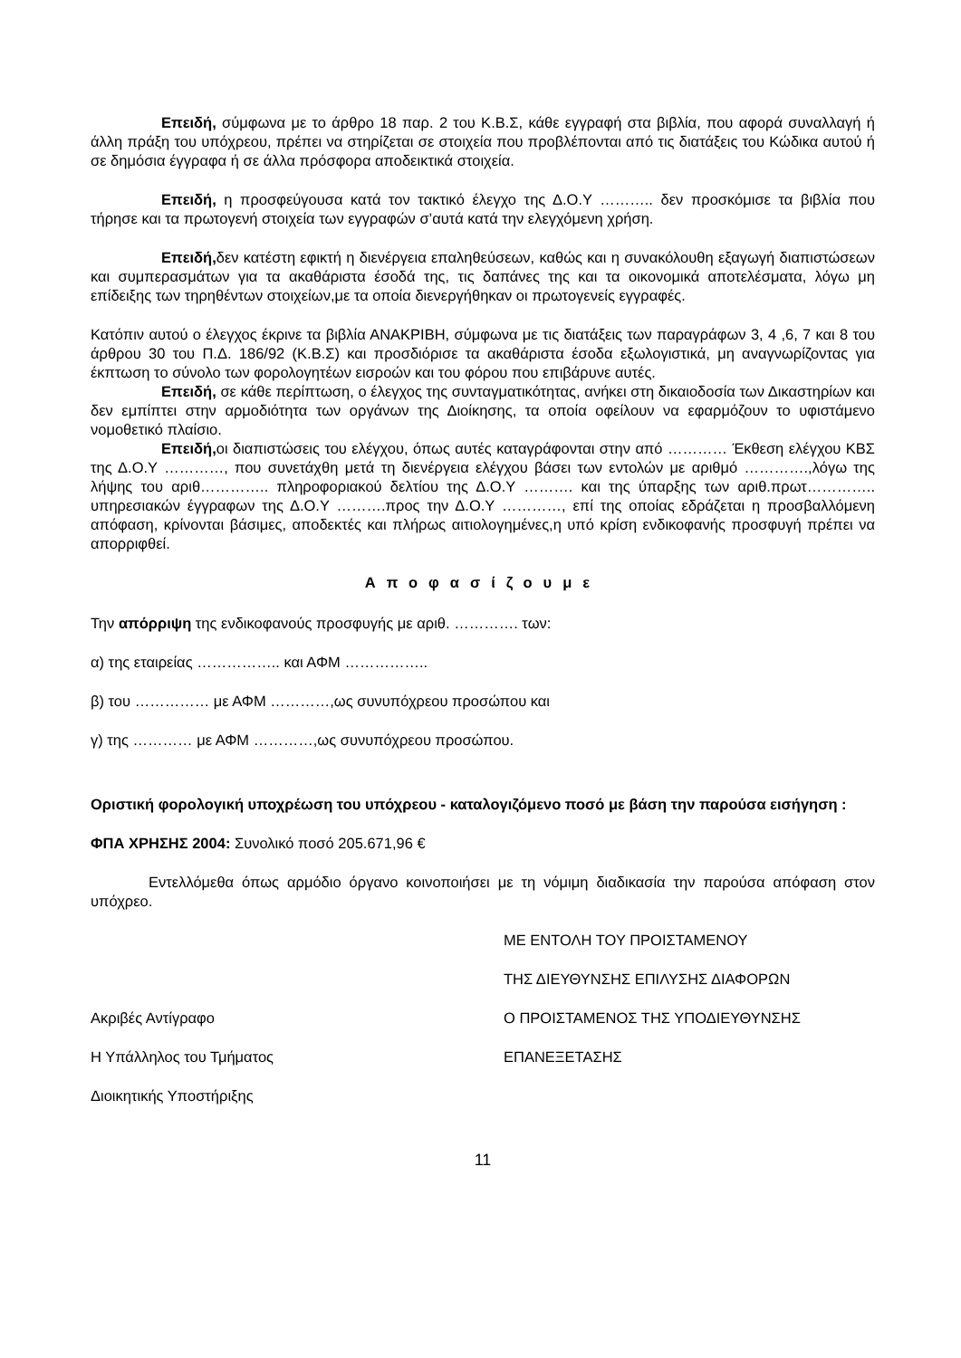Επειδή, σύμφωνα με το άρθρο 18 παρ. 2 του Κ.Β.Σ, κάθε εγγραφή στα βιβλία, που αφορά συναλλαγή ή άλλη πράξη του υπόχρεου, πρέπει να στηρίζεται σε στοιχεία που προβλέπονται από τις διατάξεις του Κώδικα αυτού ή σε δημόσια έγγραφα ή σε άλλα πρόσφορα αποδεικτικά στοιχεία.
Επειδή, η προσφεύγουσα κατά τον τακτικό έλεγχο της Δ.Ο.Υ ……….. δεν προσκόμισε τα βιβλία που τήρησε και τα πρωτογενή στοιχεία των εγγραφών σ’αυτά κατά την ελεγχόμενη χρήση.
Επειδή, δεν κατέστη εφικτή η διενέργεια επαληθεύσεων, καθώς και η συνακόλουθη εξαγωγή διαπιστώσεων και συμπερασμάτων για τα ακαθάριστα έσοδά της, τις δαπάνες της και τα οικονομικά αποτελέσματα, λόγω μη επίδειξης των τηρηθέντων στοιχείων,με τα οποία διενεργήθηκαν οι πρωτογενείς εγγραφές.
Κατόπιν αυτού ο έλεγχος έκρινε τα βιβλία ΑΝΑΚΡΙΒΗ, σύμφωνα με τις διατάξεις των παραγράφων 3, 4 ,6, 7 και 8 του άρθρου 30 του Π.Δ. 186/92 (Κ.Β.Σ) και προσδιόρισε τα ακαθάριστα έσοδα εξωλογιστικά, μη αναγνωρίζοντας για έκπτωση το σύνολο των φορολογητέων εισροών και του φόρου που επιβάρυνε αυτές.
Επειδή, σε κάθε περίπτωση, ο έλεγχος της συνταγματικότητας, ανήκει στη δικαιοδοσία των Δικαστηρίων και δεν εμπίπτει στην αρμοδιότητα των οργάνων της Διοίκησης, τα οποία οφείλουν να εφαρμόζουν το υφιστάμενο νομοθετικό πλαίσιο.
Επειδή, οι διαπιστώσεις του ελέγχου, όπως αυτές καταγράφονται στην από ………… Έκθεση ελέγχου ΚΒΣ της Δ.Ο.Υ …………, που συνετάχθη μετά τη διενέργεια ελέγχου βάσει των εντολών με αριθμό ………….,λόγω της λήψης του αριθ………….. πληροφοριακού δελτίου της Δ.Ο.Υ ………. και της ύπαρξης των αριθ.πρωτ………….. υπηρεσιακών έγγραφων της Δ.Ο.Υ ……….προς την Δ.Ο.Υ …………, επί της οποίας εδράζεται η προσβαλλόμενη απόφαση, κρίνονται βάσιμες, αποδεκτές και πλήρως αιτιολογημένες,η υπό κρίση ενδικοφανής προσφυγή πρέπει να απορριφθεί.
Αποφασίζουμε
Την απόρριψη της ενδικοφανούς προσφυγής με αριθ. …………. των:
α) της εταιρείας …………….. και ΑΦΜ ……………..
β) του …………… με ΑΦΜ …………,ως συνυπόχρεου προσώπου και
γ) της ………… με ΑΦΜ …………,ως συνυπόχρεου προσώπου.
Οριστική φορολογική υποχρέωση του υπόχρεου - καταλογιζόμενο ποσό με βάση την παρούσα εισήγηση :
ΦΠΑ ΧΡΗΣΗΣ 2004: Συνολικό ποσό 205.671,96 €
Εντελλόμεθα όπως αρμόδιο όργανο κοινοποιήσει με τη νόμιμη διαδικασία την παρούσα απόφαση στον υπόχρεο.
Ακριβές Αντίγραφο
Η Υπάλληλος του Τμήματος
Διοικητικής Υποστήριξης
ΜΕ ΕΝΤΟΛΗ ΤΟΥ ΠΡΟΙΣΤΑΜΕΝΟΥ
ΤΗΣ ΔΙΕΥΘΥΝΣΗΣ ΕΠΙΛΥΣΗΣ ΔΙΑΦΟΡΩΝ
Ο ΠΡΟΙΣΤΑΜΕΝΟΣ ΤΗΣ ΥΠΟΔΙΕΥΘΥΝΣΗΣ
ΕΠΑΝΕΞΕΤΑΣΗΣ
11